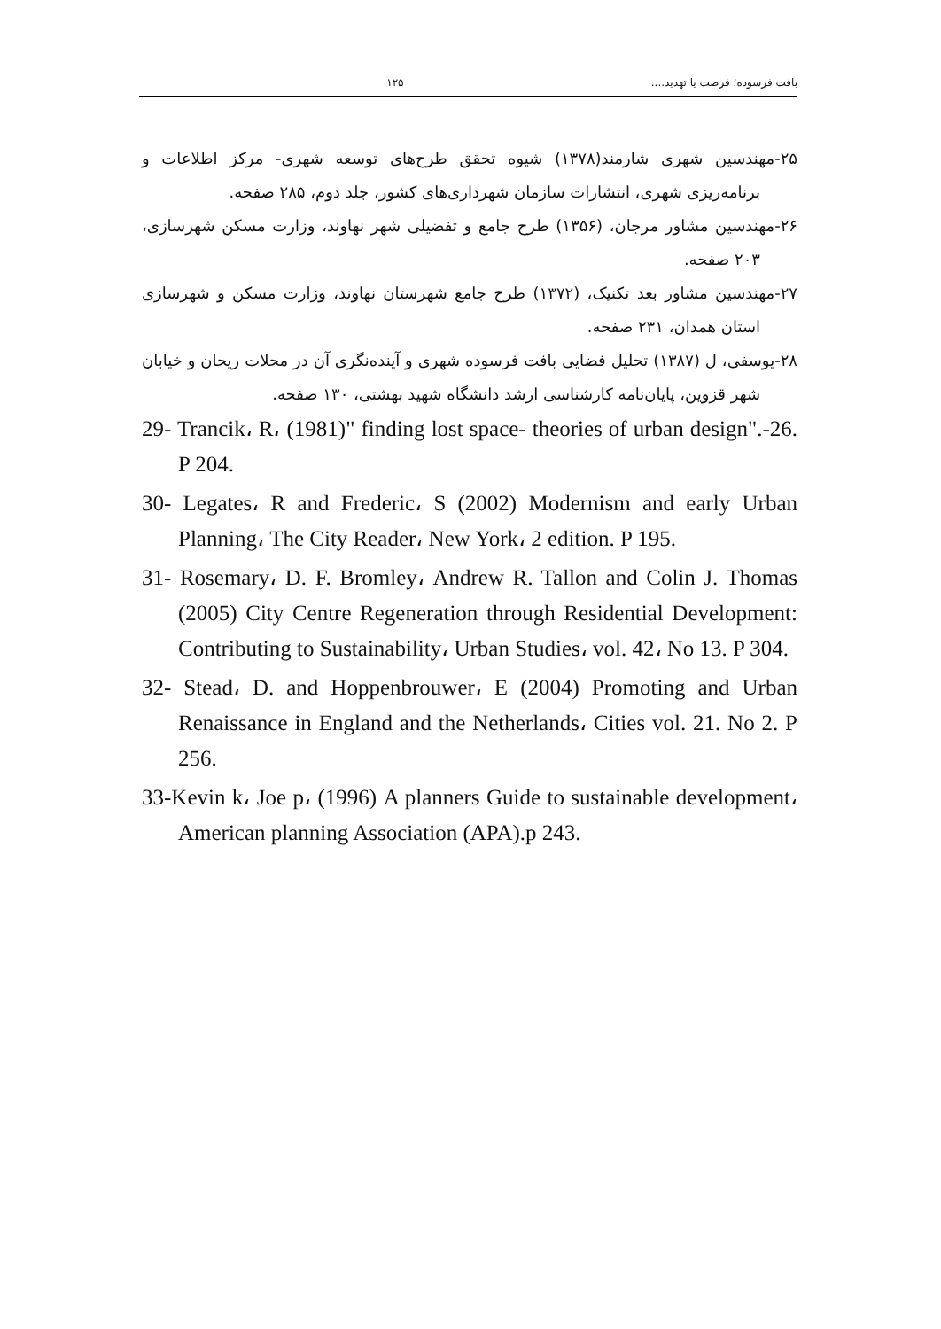بافت فرسوده؛ فرصت یا تهدید.... ۱۲۵
۲۵-مهندسین شهری شارمند(۱۳۷۸) شیوه تحقق طرح‌های توسعه شهری- مرکز اطلاعات و برنامه‌ریزی شهری، انتشارات سازمان شهرداری‌های کشور، جلد دوم، ۲۸۵ صفحه.
۲۶-مهندسین مشاور مرجان، (۱۳۵۶) طرح جامع و تفضیلی شهر نهاوند، وزارت مسکن شهرسازی، ۲۰۳ صفحه.
۲۷-مهندسین مشاور بعد تکنیک، (۱۳۷۲) طرح جامع شهرستان نهاوند، وزارت مسکن و شهرسازی استان همدان، ۲۳۱ صفحه.
۲۸-یوسفی، ل (۱۳۸۷) تحلیل فضایی بافت فرسوده شهری و آینده‌نگری آن در محلات ریحان و خیابان شهر قزوین، پایان‌نامه کارشناسی ارشد دانشگاه شهید بهشتی، ۱۳۰ صفحه.
29- Trancik، R، (1981)" finding lost space- theories of urban design".-26. P 204.
30- Legates، R and Frederic، S (2002) Modernism and early Urban Planning، The City Reader، New York، 2 edition. P 195.
31- Rosemary، D. F. Bromley، Andrew R. Tallon and Colin J. Thomas (2005) City Centre Regeneration through Residential Development: Contributing to Sustainability، Urban Studies، vol. 42، No 13. P 304.
32- Stead، D. and Hoppenbrouwer، E (2004) Promoting and Urban Renaissance in England and the Netherlands، Cities vol. 21. No 2. P 256.
33-Kevin k، Joe p، (1996) A planners Guide to sustainable development، American planning Association (APA).p 243.